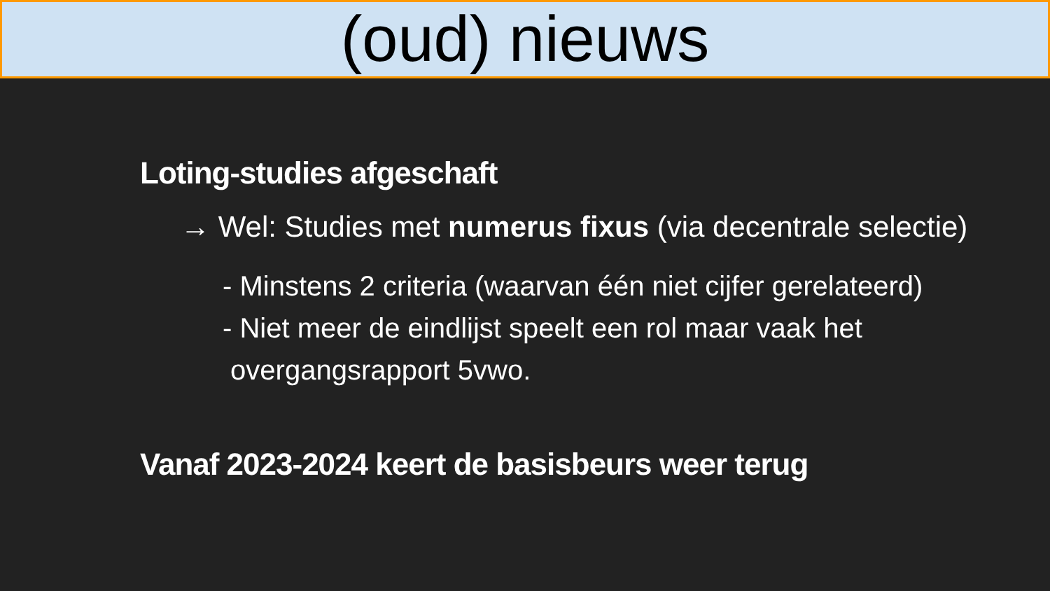(oud) nieuws
Loting-studies afgeschaft
→ Wel: Studies met numerus fixus (via decentrale selectie)
- Minstens 2 criteria (waarvan één niet cijfer gerelateerd)
- Niet meer de eindlijst speelt een rol maar vaak het
overgangsrapport 5vwo.
Vanaf 2023-2024 keert de basisbeurs weer terug